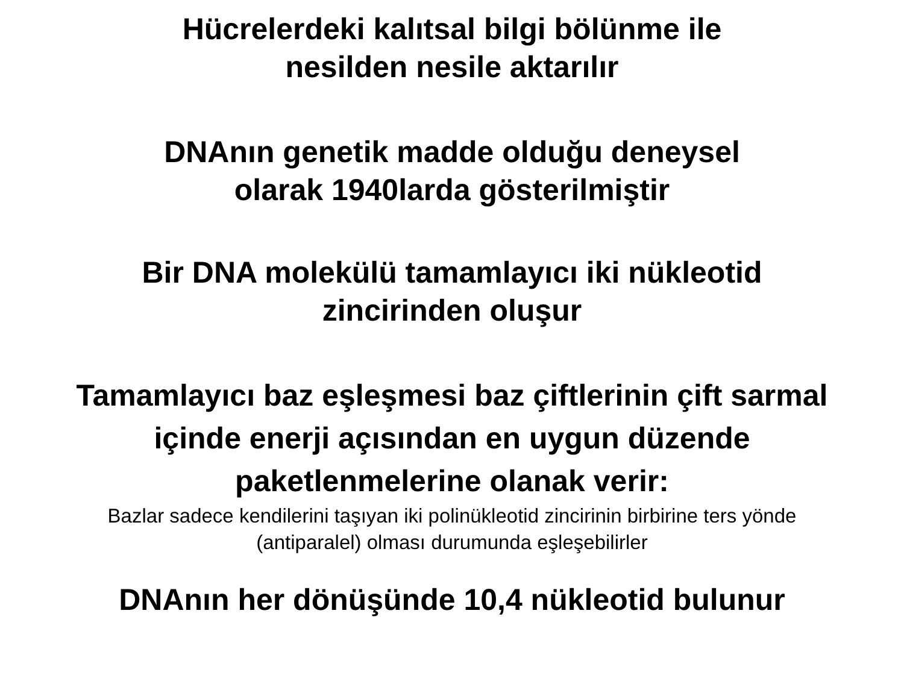Hücrelerdeki kalıtsal bilgi bölünme ile
nesilden nesile aktarılır
DNAnın genetik madde olduğu deneysel
olarak 1940larda gösterilmiştir
Bir DNA molekülü tamamlayıcı iki nükleotid
zincirinden oluşur
Tamamlayıcı baz eşleşmesi baz çiftlerinin çift sarmal
içinde enerji açısından en uygun düzende
paketlenmelerine olanak verir:
Bazlar sadece kendilerini taşıyan iki polinükleotid zincirinin birbirine ters yönde
(antiparalel) olması durumunda eşleşebilirler
DNAnın her dönüşünde 10,4 nükleotid bulunur